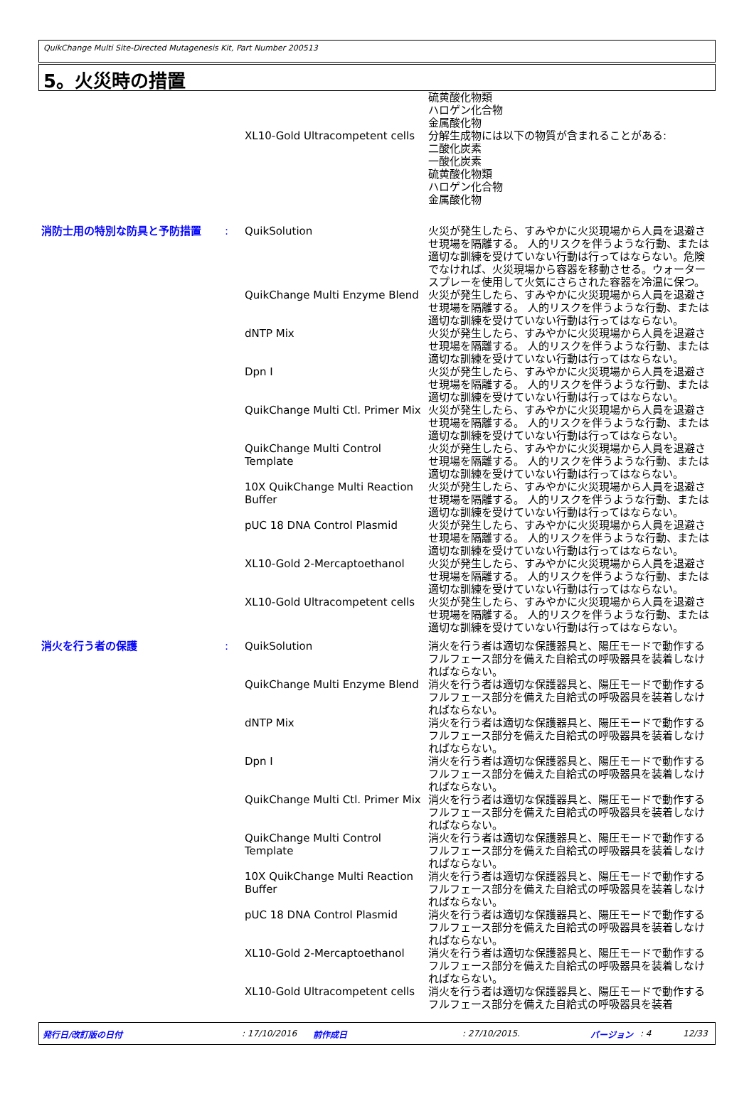QuikChange Multi Site-Directed Mutagenesis Kit, Part Number 200513
5。火災時の措置
| | | XL10-Gold Ultracompetent cells | 硫黄酸化物類 ハロゲン化合物 金属酸化物 分解生成物には以下の物質が含まれることがある: 二酸化炭素 一酸化炭素 硫黄酸化物類 ハロゲン化合物 金属酸化物 |
| 消防士用の特別な防具と予防措置 | : | QuikSolution | 火災が発生したら、すみやかに火災現場から人員を退避させ現場を隔離する。 人的リスクを伴うような行動、または適切な訓練を受けていない行動は行ってはならない。危険でなければ、火災現場から容器を移動させる。ウォータースプレーを使用して火気にさらされた容器を冷温に保つ。 |
| | | QuikChange Multi Enzyme Blend | 火災が発生したら、すみやかに火災現場から人員を退避させ現場を隔離する。 人的リスクを伴うような行動、または適切な訓練を受けていない行動は行ってはならない。 |
| | | dNTP Mix | 火災が発生したら、すみやかに火災現場から人員を退避させ現場を隔離する。 人的リスクを伴うような行動、または適切な訓練を受けていない行動は行ってはならない。 |
| | | Dpn I | 火災が発生したら、すみやかに火災現場から人員を退避させ現場を隔離する。 人的リスクを伴うような行動、または適切な訓練を受けていない行動は行ってはならない。 |
| | | QuikChange Multi Ctl. Primer Mix | 火災が発生したら、すみやかに火災現場から人員を退避させ現場を隔離する。 人的リスクを伴うような行動、または適切な訓練を受けていない行動は行ってはならない。 |
| | | QuikChange Multi Control Template | 火災が発生したら、すみやかに火災現場から人員を退避させ現場を隔離する。 人的リスクを伴うような行動、または適切な訓練を受けていない行動は行ってはならない。 |
| | | 10X QuikChange Multi Reaction Buffer | 火災が発生したら、すみやかに火災現場から人員を退避させ現場を隔離する。 人的リスクを伴うような行動、または適切な訓練を受けていない行動は行ってはならない。 |
| | | pUC 18 DNA Control Plasmid | 火災が発生したら、すみやかに火災現場から人員を退避させ現場を隔離する。 人的リスクを伴うような行動、または適切な訓練を受けていない行動は行ってはならない。 |
| | | XL10-Gold 2-Mercaptoethanol | 火災が発生したら、すみやかに火災現場から人員を退避させ現場を隔離する。 人的リスクを伴うような行動、または適切な訓練を受けていない行動は行ってはならない。 |
| | | XL10-Gold Ultracompetent cells | 火災が発生したら、すみやかに火災現場から人員を退避させ現場を隔離する。 人的リスクを伴うような行動、または適切な訓練を受けていない行動は行ってはならない。 |
| 消火を行う者の保護 | : | QuikSolution | 消火を行う者は適切な保護器具と、陽圧モードで動作するフルフェース部分を備えた自給式の呼吸器具を装着しなければならない。 |
| | | QuikChange Multi Enzyme Blend | 消火を行う者は適切な保護器具と、陽圧モードで動作するフルフェース部分を備えた自給式の呼吸器具を装着しなければならない。 |
| | | dNTP Mix | 消火を行う者は適切な保護器具と、陽圧モードで動作するフルフェース部分を備えた自給式の呼吸器具を装着しなければならない。 |
| | | Dpn I | 消火を行う者は適切な保護器具と、陽圧モードで動作するフルフェース部分を備えた自給式の呼吸器具を装着しなければならない。 |
| | | QuikChange Multi Ctl. Primer Mix | 消火を行う者は適切な保護器具と、陽圧モードで動作するフルフェース部分を備えた自給式の呼吸器具を装着しなければならない。 |
| | | QuikChange Multi Control Template | 消火を行う者は適切な保護器具と、陽圧モードで動作するフルフェース部分を備えた自給式の呼吸器具を装着しなければならない。 |
| | | 10X QuikChange Multi Reaction Buffer | 消火を行う者は適切な保護器具と、陽圧モードで動作するフルフェース部分を備えた自給式の呼吸器具を装着しなければならない。 |
| | | pUC 18 DNA Control Plasmid | 消火を行う者は適切な保護器具と、陽圧モードで動作するフルフェース部分を備えた自給式の呼吸器具を装着しなければならない。 |
| | | XL10-Gold 2-Mercaptoethanol | 消火を行う者は適切な保護器具と、陽圧モードで動作するフルフェース部分を備えた自給式の呼吸器具を装着しなければならない。 |
| | | XL10-Gold Ultracompetent cells | 消火を行う者は適切な保護器具と、陽圧モードで動作するフルフェース部分を備えた自給式の呼吸器具を装着 |
発行日/改訂版の日付: 17/10/2016 前作成日: 27/10/2015. バージョン: 4 12/33